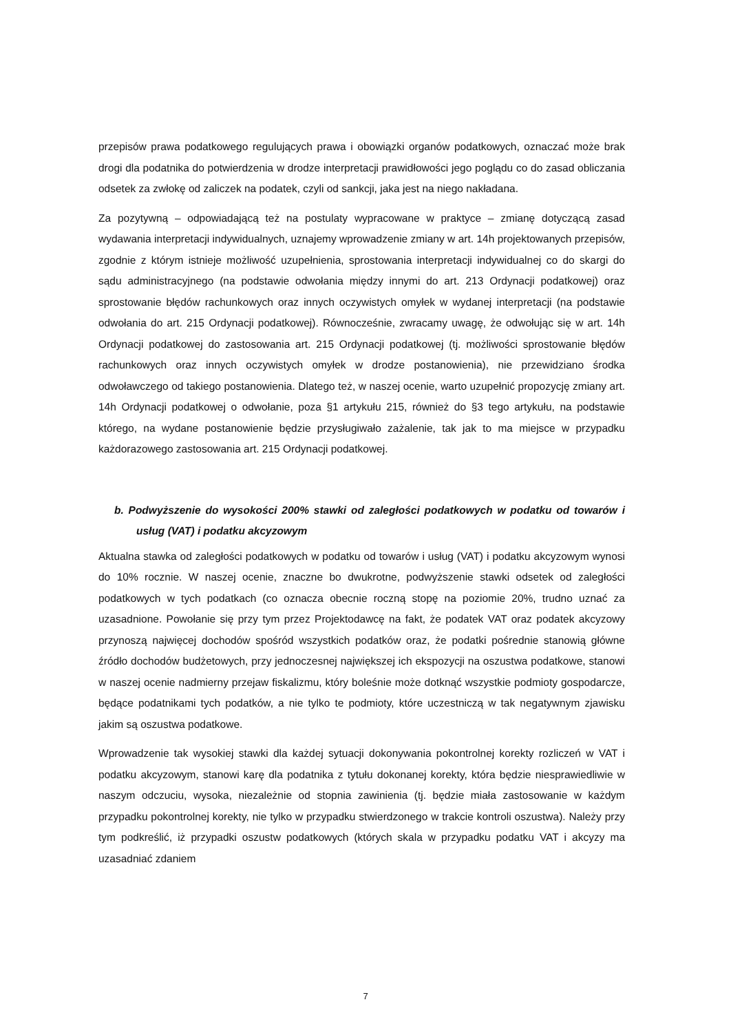przepisów prawa podatkowego regulujących prawa i obowiązki organów podatkowych, oznaczać może brak drogi dla podatnika do potwierdzenia w drodze interpretacji prawidłowości jego poglądu co do zasad obliczania odsetek za zwłokę od zaliczek na podatek, czyli od sankcji, jaka jest na niego nakładana.
Za pozytywną – odpowiadającą też na postulaty wypracowane w praktyce – zmianę dotyczącą zasad wydawania interpretacji indywidualnych, uznajemy wprowadzenie zmiany w art. 14h projektowanych przepisów, zgodnie z którym istnieje możliwość uzupełnienia, sprostowania interpretacji indywidualnej co do skargi do sądu administracyjnego (na podstawie odwołania między innymi do art. 213 Ordynacji podatkowej) oraz sprostowanie błędów rachunkowych oraz innych oczywistych omyłek w wydanej interpretacji (na podstawie odwołania do art. 215 Ordynacji podatkowej). Równocześnie, zwracamy uwagę, że odwołując się w art. 14h Ordynacji podatkowej do zastosowania art. 215 Ordynacji podatkowej (tj. możliwości sprostowanie błędów rachunkowych oraz innych oczywistych omyłek w drodze postanowienia), nie przewidziano środka odwoławczego od takiego postanowienia. Dlatego też, w naszej ocenie, warto uzupełnić propozycję zmiany art. 14h Ordynacji podatkowej o odwołanie, poza §1 artykułu 215, również do §3 tego artykułu, na podstawie którego, na wydane postanowienie będzie przysługiwało zażalenie, tak jak to ma miejsce w przypadku każdorazowego zastosowania art. 215 Ordynacji podatkowej.
b. Podwyższenie do wysokości 200% stawki od zaległości podatkowych w podatku od towarów i usług (VAT) i podatku akcyzowym
Aktualna stawka od zaległości podatkowych w podatku od towarów i usług (VAT) i podatku akcyzowym wynosi do 10% rocznie. W naszej ocenie, znaczne bo dwukrotne, podwyższenie stawki odsetek od zaległości podatkowych w tych podatkach (co oznacza obecnie roczną stopę na poziomie 20%, trudno uznać za uzasadnione. Powołanie się przy tym przez Projektodawcę na fakt, że podatek VAT oraz podatek akcyzowy przynoszą najwięcej dochodów spośród wszystkich podatków oraz, że podatki pośrednie stanowią główne źródło dochodów budżetowych, przy jednoczesnej największej ich ekspozycji na oszustwa podatkowe, stanowi w naszej ocenie nadmierny przejaw fiskalizmu, który boleśnie może dotknąć wszystkie podmioty gospodarcze, będące podatnikami tych podatków, a nie tylko te podmioty, które uczestniczą w tak negatywnym zjawisku jakim są oszustwa podatkowe.
Wprowadzenie tak wysokiej stawki dla każdej sytuacji dokonywania pokontrolnej korekty rozliczeń w VAT i podatku akcyzowym, stanowi karę dla podatnika z tytułu dokonanej korekty, która będzie niesprawiedliwie w naszym odczuciu, wysoka, niezależnie od stopnia zawinienia (tj. będzie miała zastosowanie w każdym przypadku pokontrolnej korekty, nie tylko w przypadku stwierdzonego w trakcie kontroli oszustwa). Należy przy tym podkreślić, iż przypadki oszustw podatkowych (których skala w przypadku podatku VAT i akcyzy ma uzasadniać zdaniem
7